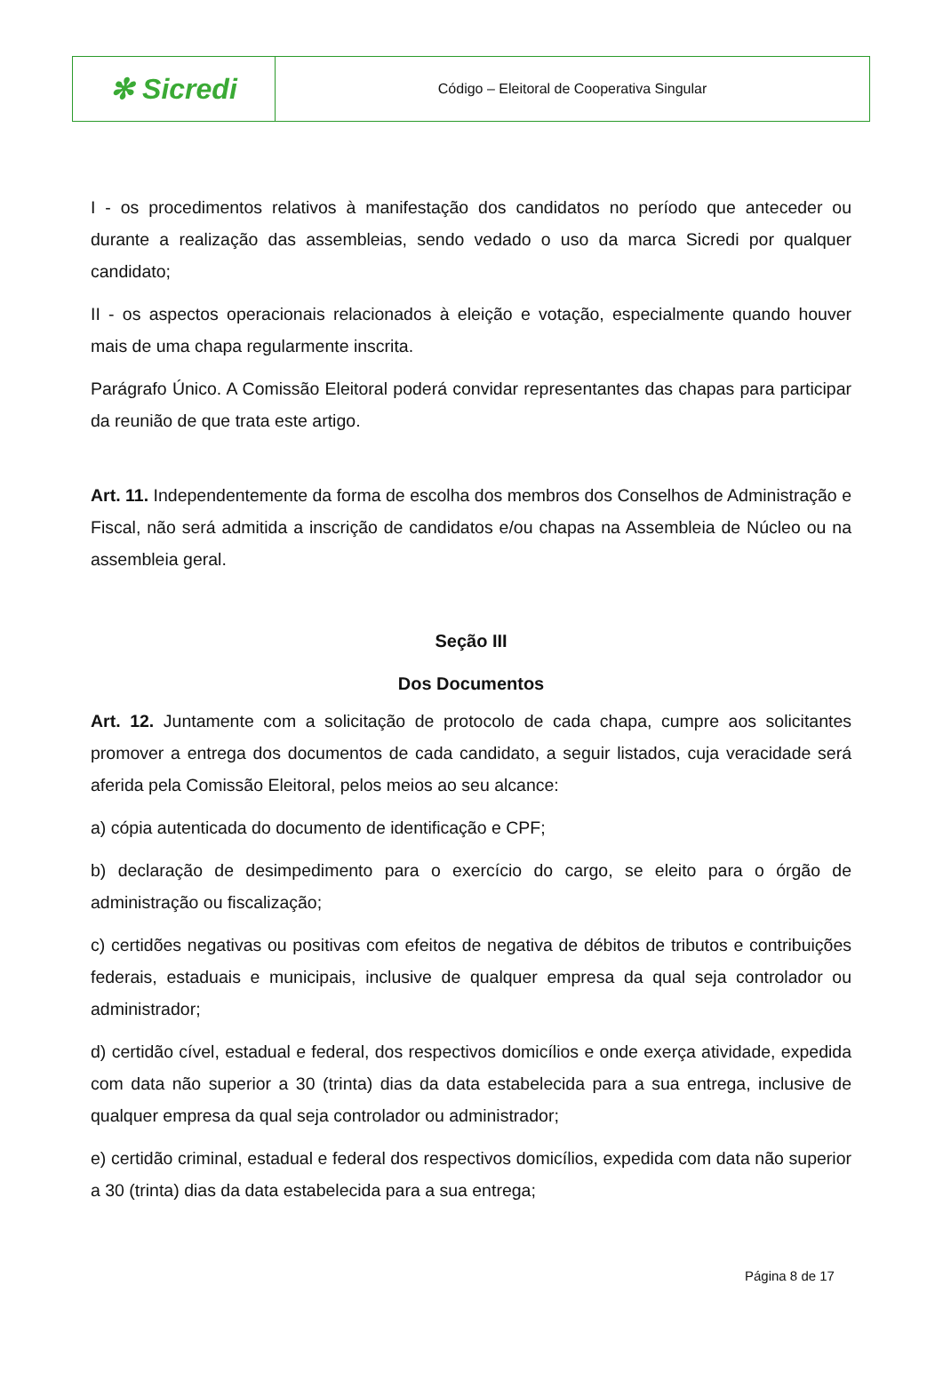✻ Sicredi
Código – Eleitoral de Cooperativa Singular
I - os procedimentos relativos à manifestação dos candidatos no período que anteceder ou durante a realização das assembleias, sendo vedado o uso da marca Sicredi por qualquer candidato;
II - os aspectos operacionais relacionados à eleição e votação, especialmente quando houver mais de uma chapa regularmente inscrita.
Parágrafo Único. A Comissão Eleitoral poderá convidar representantes das chapas para participar da reunião de que trata este artigo.
Art. 11. Independentemente da forma de escolha dos membros dos Conselhos de Administração e Fiscal, não será admitida a inscrição de candidatos e/ou chapas na Assembleia de Núcleo ou na assembleia geral.
Seção III
Dos Documentos
Art. 12. Juntamente com a solicitação de protocolo de cada chapa, cumpre aos solicitantes promover a entrega dos documentos de cada candidato, a seguir listados, cuja veracidade será aferida pela Comissão Eleitoral, pelos meios ao seu alcance:
a) cópia autenticada do documento de identificação e CPF;
b) declaração de desimpedimento para o exercício do cargo, se eleito para o órgão de administração ou fiscalização;
c) certidões negativas ou positivas com efeitos de negativa de débitos de tributos e contribuições federais, estaduais e municipais, inclusive de qualquer empresa da qual seja controlador ou administrador;
d) certidão cível, estadual e federal, dos respectivos domicílios e onde exerça atividade, expedida com data não superior a 30 (trinta) dias da data estabelecida para a sua entrega, inclusive de qualquer empresa da qual seja controlador ou administrador;
e) certidão criminal, estadual e federal dos respectivos domicílios, expedida com data não superior a 30 (trinta) dias da data estabelecida para a sua entrega;
Página 8 de 17